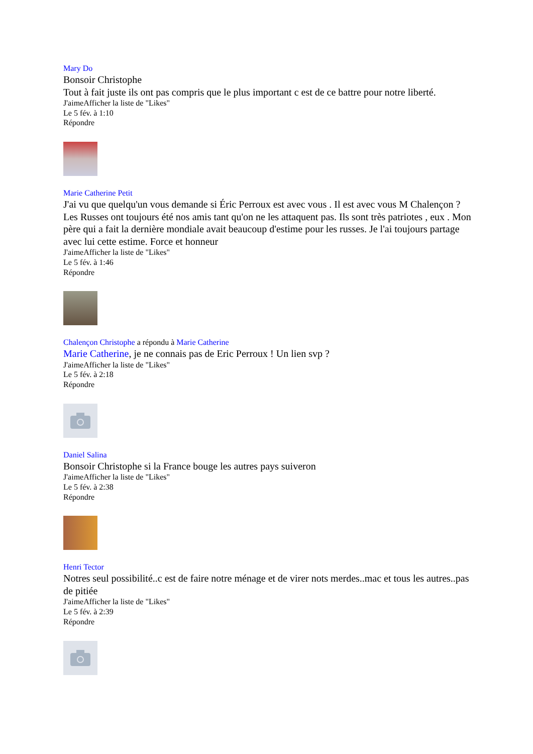Mary Do
Bonsoir Christophe
Tout à fait juste ils ont pas compris que le plus important c est de ce battre pour notre liberté.
J'aimeAfficher la liste de "Likes"
Le 5 fév. à 1:10
Répondre
Marie Catherine Petit
J'ai vu que quelqu'un vous demande si Éric Perroux est avec vous . Il est avec vous M Chalençon ? Les Russes ont toujours été nos amis tant qu'on ne les attaquent pas. Ils sont très patriotes , eux . Mon père qui a fait la dernière mondiale avait beaucoup d'estime pour les russes. Je l'ai toujours partage avec lui cette estime. Force et honneur
J'aimeAfficher la liste de "Likes"
Le 5 fév. à 1:46
Répondre
Chalençon Christophe a répondu à Marie Catherine
Marie Catherine, je ne connais pas de Eric Perroux ! Un lien svp ?
J'aimeAfficher la liste de "Likes"
Le 5 fév. à 2:18
Répondre
Daniel Salina
Bonsoir Christophe si la France bouge les autres pays suiveron
J'aimeAfficher la liste de "Likes"
Le 5 fév. à 2:38
Répondre
Henri Tector
Notres seul possibilité..c est de faire notre ménage et de virer nots merdes..mac et tous les autres..pas de pitiée
J'aimeAfficher la liste de "Likes"
Le 5 fév. à 2:39
Répondre